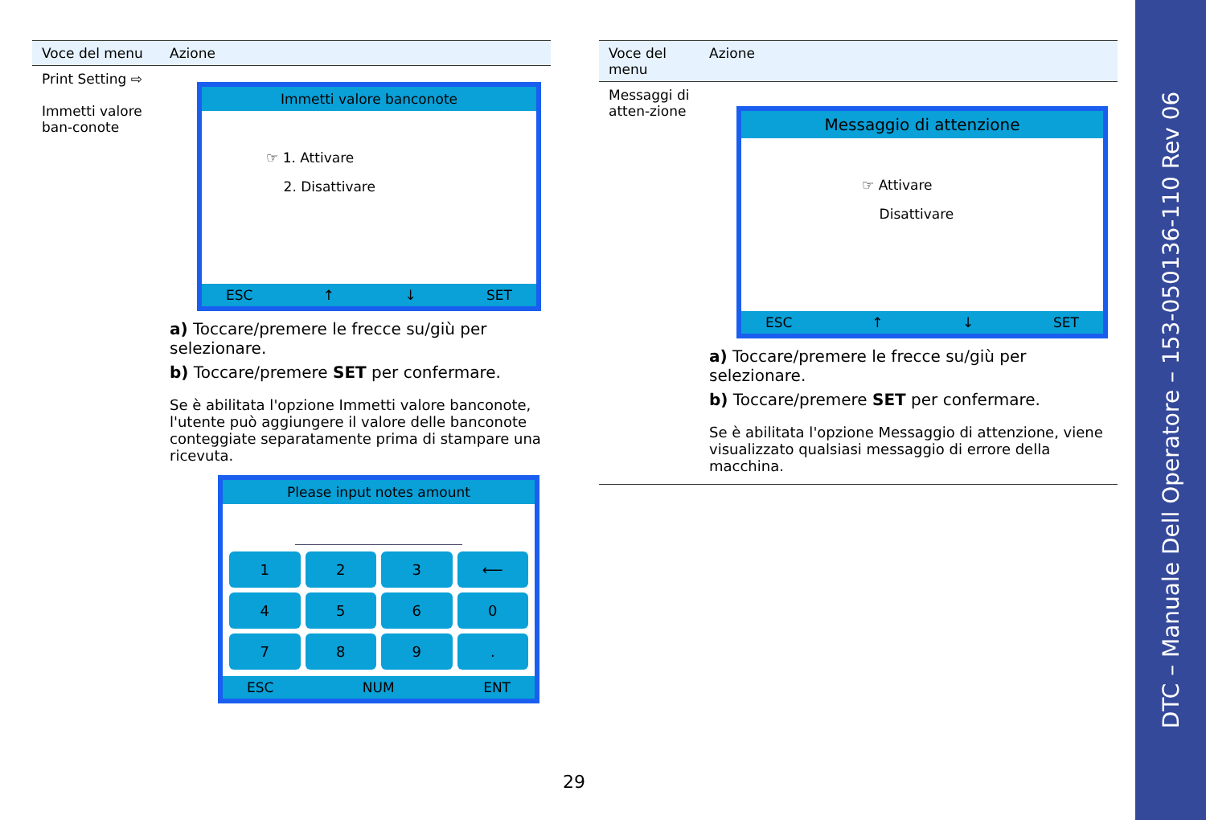| Voce del menu | Azione |
| --- | --- |
| Print Setting ⇨ Immetti valore ban-conote | Immetti valore banconote ☞ 1. Attivare 2. Disattivare ESC ↑ ↓ SET a) Toccare/premere le frecce su/giù per selezionare. b) Toccare/premere SET per confermare. Se è abilitata l'opzione Immetti valore banconote, l'utente può aggiungere il valore delle banconote conteggiate separatamente prima di stampare una ricevuta. Please input notes amount 1 2 3 ⟵ 4 5 6 0 7 8 9 . ESC NUM ENT |
| Voce del menu | Azione |
| --- | --- |
| Messaggi di atten-zione | Messaggio di attenzione ☞ Attivare Disattivare ESC ↑ ↓ SET a) Toccare/premere le frecce su/giù per selezionare. b) Toccare/premere SET per confermare. Se è abilitata l'opzione Messaggio di attenzione, viene visualizzato qualsiasi messaggio di errore della macchina. |
29
DTC – Manuale Dell Operatore – 153-050136-110 Rev 06